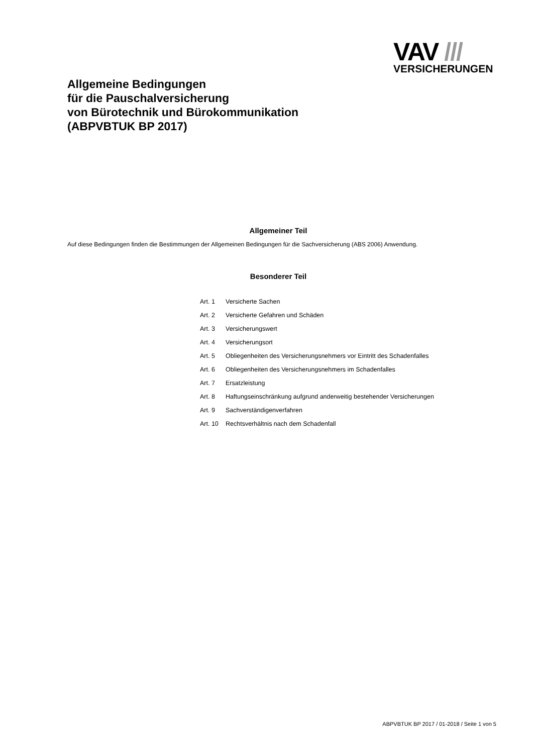VAV ///
VERSICHERUNGEN
Allgemeine Bedingungen
für die Pauschalversicherung
von Bürotechnik und Bürokommunikation
(ABPVBTUK BP 2017)
Allgemeiner Teil
Auf diese Bedingungen finden die Bestimmungen der Allgemeinen Bedingungen für die Sachversicherung (ABS 2006) Anwendung.
Besonderer Teil
Art. 1 Versicherte Sachen
Art. 2 Versicherte Gefahren und Schäden
Art. 3 Versicherungswert
Art. 4 Versicherungsort
Art. 5 Obliegenheiten des Versicherungsnehmers vor Eintritt des Schadenfalles
Art. 6 Obliegenheiten des Versicherungsnehmers im Schadenfalles
Art. 7 Ersatzleistung
Art. 8 Haftungseinschränkung aufgrund anderweitig bestehender Versicherungen
Art. 9 Sachverständigenverfahren
Art. 10 Rechtsverhältnis nach dem Schadenfall
ABPVBTUK BP 2017 / 01-2018 / Seite 1 von 5